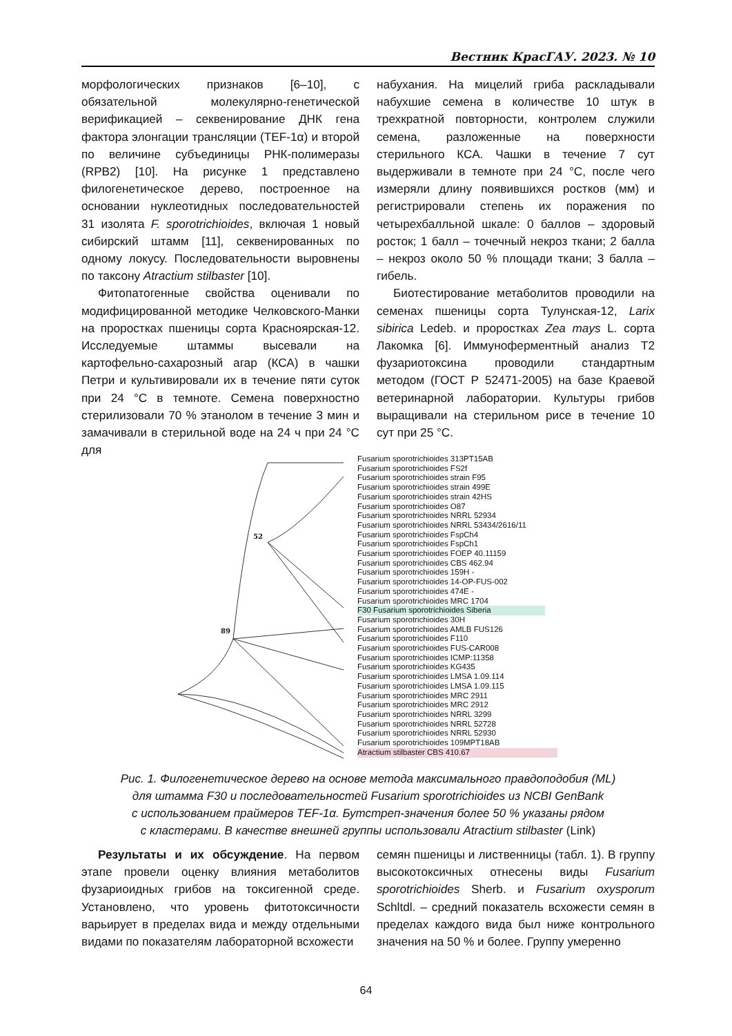Вестник КрасГАУ. 2023. № 10
морфологических признаков [6–10], с обязательной молекулярно-генетической верификацией – секвенирование ДНК гена фактора элонгации трансляции (TEF-1α) и второй по величине субъединицы РНК-полимеразы (RPB2) [10]. На рисунке 1 представлено филогенетическое дерево, построенное на основании нуклеотидных последовательностей 31 изолята F. sporotrichioides, включая 1 новый сибирский штамм [11], секвенированных по одному локусу. Последовательности выровнены по таксону Atractium stilbaster [10].
Фитопатогенные свойства оценивали по модифицированной методике Челковского-Манки на проростках пшеницы сорта Красноярская-12. Исследуемые штаммы высевали на картофельно-сахарозный агар (КСА) в чашки Петри и культивировали их в течение пяти суток при 24 °С в темноте. Семена поверхностно стерилизовали 70 % этанолом в течение 3 мин и замачивали в стерильной воде на 24 ч при 24 °С для
набухания. На мицелий гриба раскладывали набухшие семена в количестве 10 штук в трехкратной повторности, контролем служили семена, разложенные на поверхности стерильного КСА. Чашки в течение 7 сут выдерживали в темноте при 24 °С, после чего измеряли длину появившихся ростков (мм) и регистрировали степень их поражения по четырехбалльной шкале: 0 баллов – здоровый росток; 1 балл – точечный некроз ткани; 2 балла – некроз около 50 % площади ткани; 3 балла – гибель.
Биотестирование метаболитов проводили на семенах пшеницы сорта Тулунская-12, Larix sibirica Ledeb. и проростках Zea mays L. сорта Лакомка [6]. Иммуноферментный анализ Т2 фузариотоксина проводили стандартным методом (ГОСТ Р 52471-2005) на базе Краевой ветеринарной лаборатории. Культуры грибов выращивали на стерильном рисе в течение 10 сут при 25 °С.
Fusarium sporotrichioides 313PT15AB
Fusarium sporotrichioides FS2f
Fusarium sporotrichioides strain F95
Fusarium sporotrichioides strain 499E
Fusarium sporotrichioides strain 42HS
Fusarium sporotrichioides O87
Fusarium sporotrichioides NRRL 52934
Fusarium sporotrichioides NRRL 53434/2616/11
Fusarium sporotrichioides FspCh4
Fusarium sporotrichioides FspCh1
Fusarium sporotrichioides FOEP 40.11159
Fusarium sporotrichioides CBS 462.94
Fusarium sporotrichioides 159H -
Fusarium sporotrichioides 14-OP-FUS-002
Fusarium sporotrichioides 474E -
Fusarium sporotrichioides MRC 1704
F30 Fusarium sporotrichioides Siberia
Fusarium sporotrichioides 30H
Fusarium sporotrichioides AMLB FUS126
Fusarium sporotrichioides F110
Fusarium sporotrichioides FUS-CAR008
Fusarium sporotrichioides ICMP:11358
Fusarium sporotrichioides KG435
Fusarium sporotrichioides LMSA 1.09.114
Fusarium sporotrichioides LMSA 1.09.115
Fusarium sporotrichioides MRC 2911
Fusarium sporotrichioides MRC 2912
Fusarium sporotrichioides NRRL 3299
Fusarium sporotrichioides NRRL 52728
Fusarium sporotrichioides NRRL 52930
Fusarium sporotrichioides 109MPT18AB
Atractium stilbaster CBS 410.67
52
89
Рис. 1. Филогенетическое дерево на основе метода максимального правдоподобия (ML)
для штамма F30 и последовательностей Fusarium sporotrichioides из NCBI GenBank
с использованием праймеров TEF-1α. Бутстреп-значения более 50 % указаны рядом
с кластерами. В качестве внешней группы использовали Atractium stilbaster (Link)
Результаты и их обсуждение. На первом этапе провели оценку влияния метаболитов фузариоидных грибов на токсигенной среде. Установлено, что уровень фитотоксичности варьирует в пределах вида и между отдельными видами по показателям лабораторной всхожести
семян пшеницы и лиственницы (табл. 1). В группу высокотоксичных отнесены виды Fusarium sporotrichioides Sherb. и Fusarium oxysporum Schltdl. – средний показатель всхожести семян в пределах каждого вида был ниже контрольного значения на 50 % и более. Группу умеренно
64